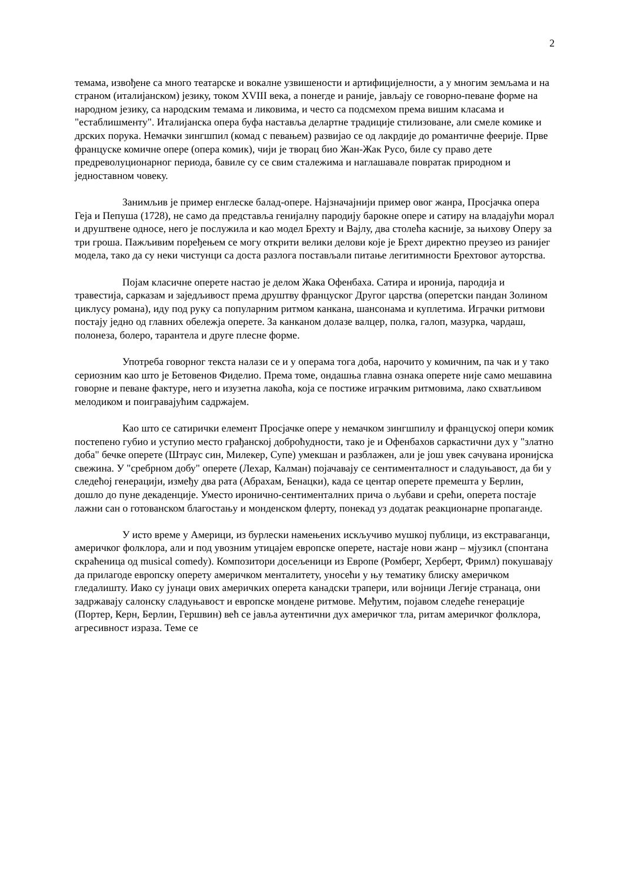2
темама, извођене са много театарске и вокалне узвишености и артифицијелности, а у многим земљама и на страном (италијанском) језику, током XVIII века, а понегде и раније, јављају се говорно-певане форме на народном језику, са народским темама и ликовима, и често са подсмехом према вишим класама и "естаблишменту". Италијанска опера буфа наставља делартне традиције стилизоване, али смеле комике и дрских порука. Немачки зингшпил (комад с певањем) развијао се од лакрдије до романтичне феерије. Прве француске комичне опере (опера комик), чији је творац био Жан-Жак Русо, биле су право дете предреволуционарног периода, бавиле су се свим сталежима и наглашавале повратак природном и једноставном човеку.
Занимљив је пример енглеске балад-опере. Најзначајнији пример овог жанра, Просјачка опера Геја и Пепуша (1728), не само да представља генијалну пародију барокне опере и сатиру на владајући морал и друштвене односе, него је послужила и као модел Брехту и Вајлу, два столећа касније, за њихову Оперу за три гроша. Пажљивим поређењем се могу открити велики делови које је Брехт директно преузео из ранијег модела, тако да су неки чистунци са доста разлога постављали питање легитимности Брехтовог ауторства.
Појам класичне оперете настао је делом Жака Офенбаха. Сатира и иронија, пародија и травестија, сарказам и заједљивост према друштву француског Другог царства (оперетски пандан Золином циклусу романа), иду под руку са популарним ритмом канкана, шансонама и куплетима. Играчки ритмови постају једно од главних обележја оперете. За канканом долазе валцер, полка, галоп, мазурка, чардаш, полонеза, болеро, тарантела и друге плесне форме.
Употреба говорног текста налази се и у операма тога доба, нарочито у комичним, па чак и у тако сериозним као што је Бетовенов Фиделио. Према томе, ондашња главна ознака оперете није само мешавина говорне и певане фактуре, него и изузетна лакоћа, која се постиже играчким ритмовима, лако схватљивом мелодиком и поигравајућим садржајем.
Као што се сатирички елемент Просјачке опере у немачком зингшпилу и француској опери комик постепено губио и уступио место грађанској доброћудности, тако је и Офенбахов саркастични дух у "златно доба" бечке оперете (Штраус син, Милекер, Супе) умекшан и разблажен, али је још увек сачувана иронијска свежина. У "сребрном добу" оперете (Лехар, Калман) појачавају се сентименталност и сладуњавост, да би у следећој генерацији, између два рата (Абрахам, Бенацки), када се центар оперете премешта у Берлин, дошло до пуне декаденције. Уместо иронично-сентименталних прича о љубави и срећи, оперета постаје лажни сан о готованском благостању и монденском флерту, понекад уз додатак реакционарне пропаганде.
У исто време у Америци, из бурлески намењених искључиво мушкој публици, из екстраваганци, америчког фолклора, али и под увозним утицајем европске оперете, настаје нови жанр – мјузикл (спонтана скраћеница од musical comedy). Композитори досељеници из Европе (Ромберг, Херберт, Фримл) покушавају да прилагоде европску оперету америчком менталитету, уносећи у њу тематику блиску америчком гледалишту. Иако су јунаци ових америчких оперета канадски трапери, или војници Легије странаца, они задржавају салонску сладуњавост и европске мондене ритмове. Међутим, појавом следеће генерације (Портер, Керн, Берлин, Гершвин) већ се јавља аутентични дух америчког тла, ритам америчког фолклора, агресивност израза. Теме се